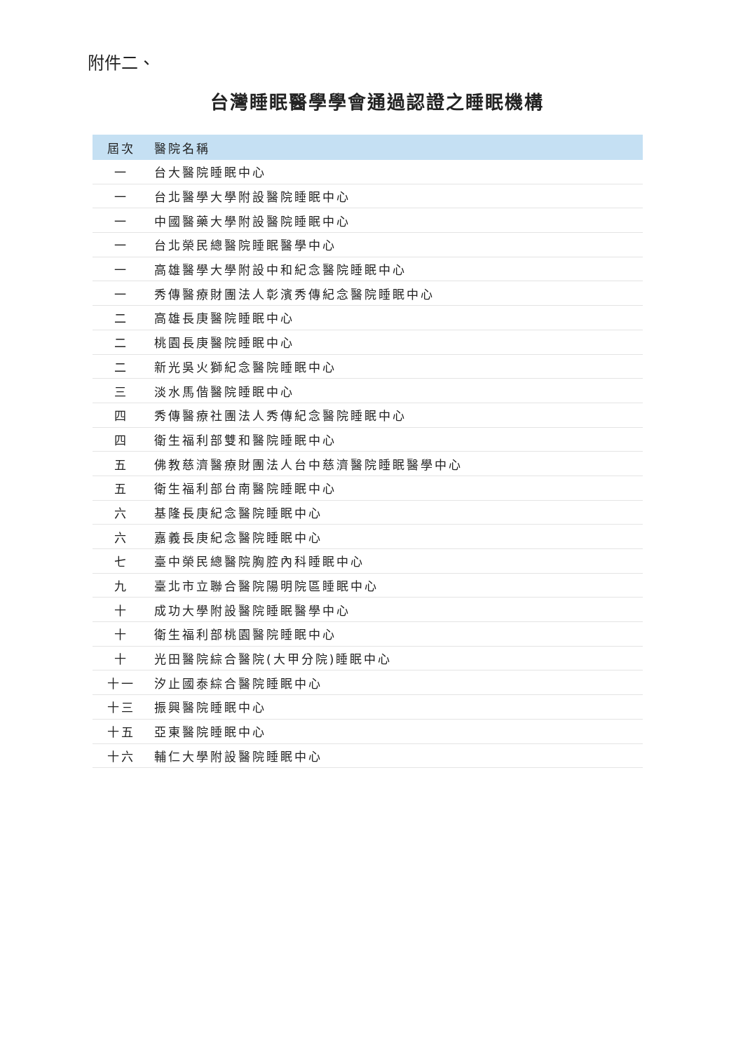附件二、
台灣睡眠醫學學會通過認證之睡眠機構
| 屆次 | 醫院名稱 |
| --- | --- |
| 一 | 台大醫院睡眠中心 |
| 一 | 台北醫學大學附設醫院睡眠中心 |
| 一 | 中國醫藥大學附設醫院睡眠中心 |
| 一 | 台北榮民總醫院睡眠醫學中心 |
| 一 | 高雄醫學大學附設中和紀念醫院睡眠中心 |
| 一 | 秀傳醫療財團法人彰濱秀傳紀念醫院睡眠中心 |
| 二 | 高雄長庚醫院睡眠中心 |
| 二 | 桃園長庚醫院睡眠中心 |
| 二 | 新光吳火獅紀念醫院睡眠中心 |
| 三 | 淡水馬偕醫院睡眠中心 |
| 四 | 秀傳醫療社團法人秀傳紀念醫院睡眠中心 |
| 四 | 衛生福利部雙和醫院睡眠中心 |
| 五 | 佛教慈濟醫療財團法人台中慈濟醫院睡眠醫學中心 |
| 五 | 衛生福利部台南醫院睡眠中心 |
| 六 | 基隆長庚紀念醫院睡眠中心 |
| 六 | 嘉義長庚紀念醫院睡眠中心 |
| 七 | 臺中榮民總醫院胸腔內科睡眠中心 |
| 九 | 臺北市立聯合醫院陽明院區睡眠中心 |
| 十 | 成功大學附設醫院睡眠醫學中心 |
| 十 | 衛生福利部桃園醫院睡眠中心 |
| 十 | 光田醫院綜合醫院(大甲分院)睡眠中心 |
| 十一 | 汐止國泰綜合醫院睡眠中心 |
| 十三 | 振興醫院睡眠中心 |
| 十五 | 亞東醫院睡眠中心 |
| 十六 | 輔仁大學附設醫院睡眠中心 |